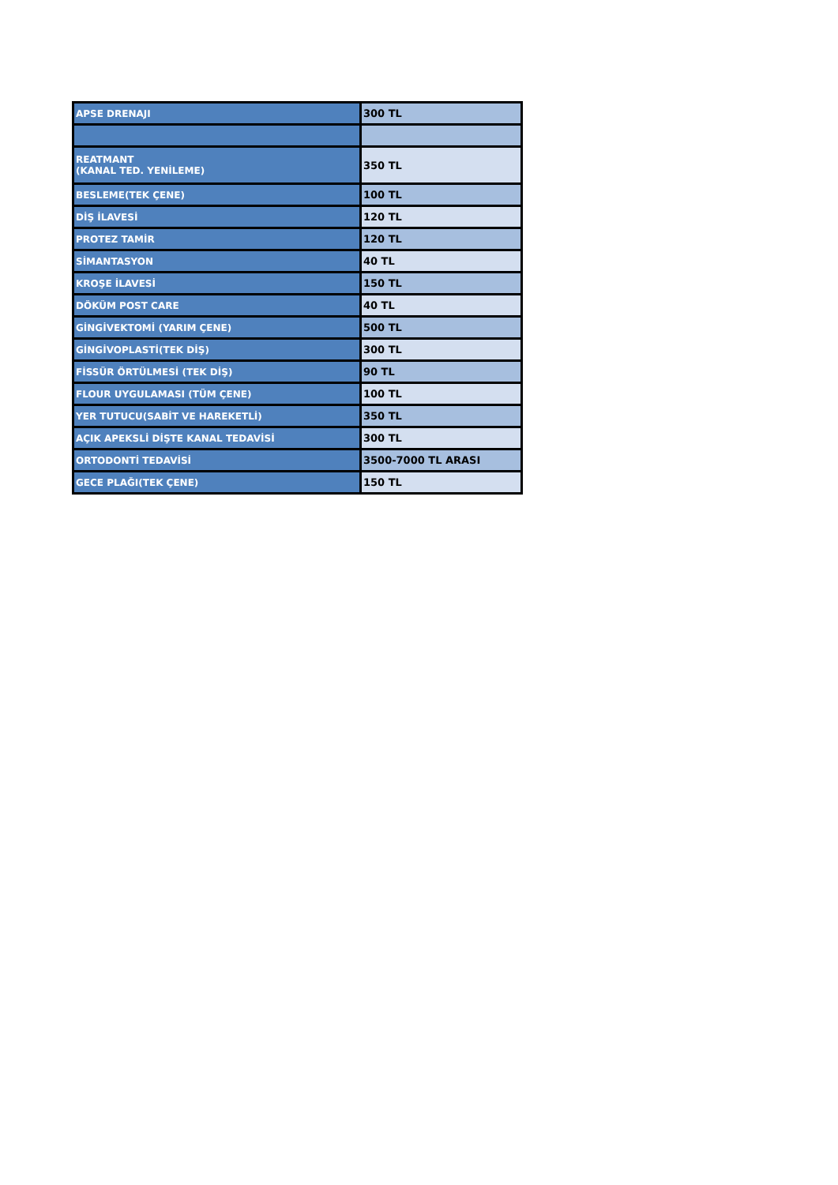| APSE DRENAJI | 300 TL |
| REATMANT (KANAL TED. YENİLEME) | 350 TL |
| BESLEME(TEK ÇENE) | 100 TL |
| DİŞ İLAVESİ | 120 TL |
| PROTEZ TAMİR | 120 TL |
| SİMANTASYON | 40 TL |
| KROŞE İLAVESİ | 150 TL |
| DÖKÜM POST CARE | 40 TL |
| GİNGİVEKTOMİ (YARIM ÇENE) | 500 TL |
| GİNGİVOPLASTİ(TEK DİŞ) | 300 TL |
| FİSSÜR ÖRTÜLMESİ (TEK DİŞ) | 90 TL |
| FLOUR UYGULAMASI (TÜM ÇENE) | 100 TL |
| YER TUTUCU(SABİT VE HAREKETLİ) | 350 TL |
| AÇIK APEKSLİ DİŞTE KANAL TEDAVİSİ | 300 TL |
| ORTODONTİ TEDAVİSİ | 3500-7000 TL ARASI |
| GECE PLAĞI(TEK ÇENE) | 150 TL |